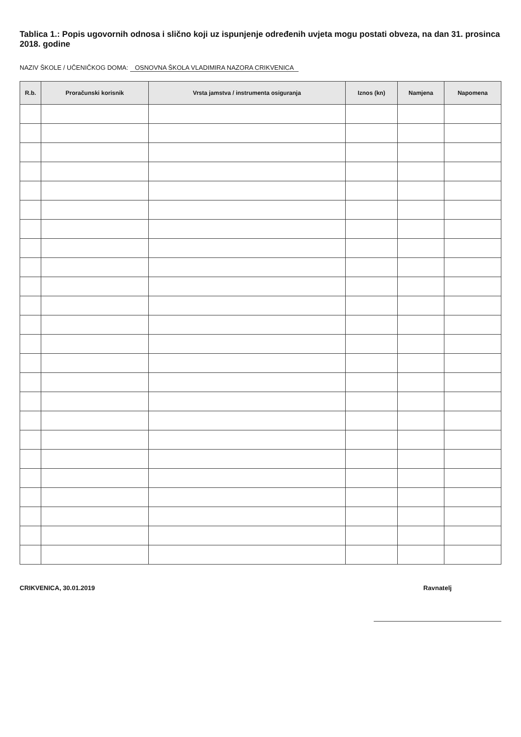Tablica 1.: Popis ugovornih odnosa i slično koji uz ispunjenje određenih uvjeta mogu postati obveza, na dan 31. prosinca 2018. godine
NAZIV ŠKOLE / UČENIČKOG DOMA: OSNOVNA ŠKOLA VLADIMIRA NAZORA CRIKVENICA
| R.b. | Proračunski korisnik | Vrsta jamstva / instrumenta osiguranja | Iznos (kn) | Namjena | Napomena |
| --- | --- | --- | --- | --- | --- |
CRIKVENICA, 30.01.2019 Ravnatelj